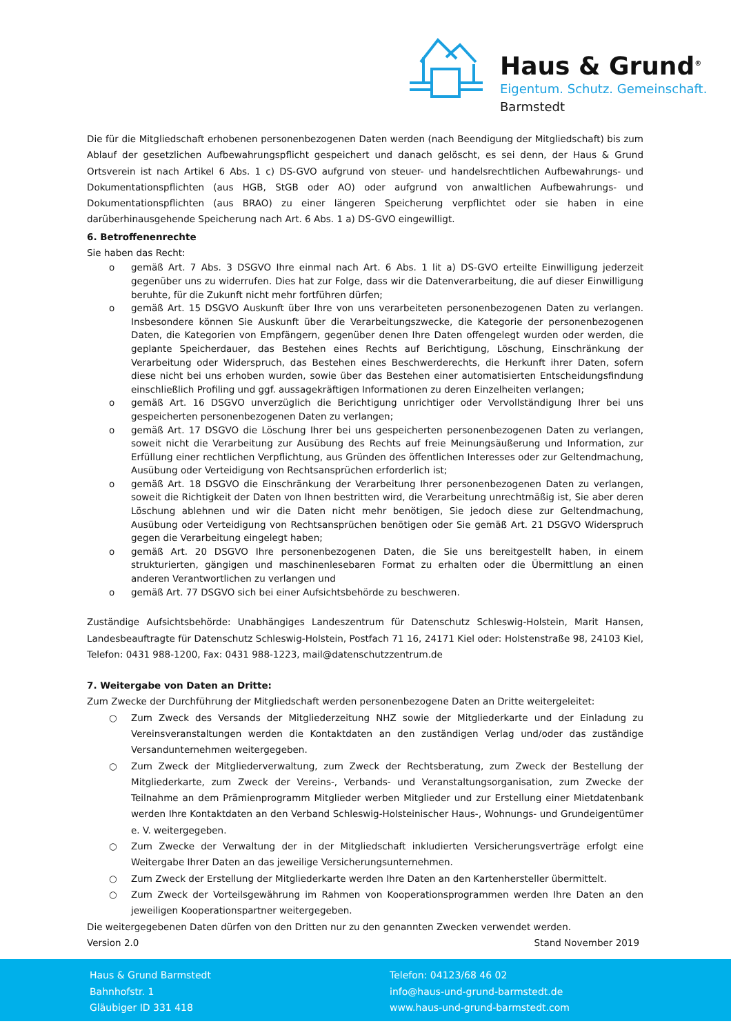Haus & Grund<sup>®</sup>
Eigentum. Schutz. Gemeinschaft.
Barmstedt
Die für die Mitgliedschaft erhobenen personenbezogenen Daten werden (nach Beendigung der Mitgliedschaft) bis zum Ablauf der gesetzlichen Aufbewahrungspflicht gespeichert und danach gelöscht, es sei denn, der Haus & Grund Ortsverein ist nach Artikel 6 Abs. 1 c) DS-GVO aufgrund von steuer- und handelsrechtlichen Aufbewahrungs- und Dokumentationspflichten (aus HGB, StGB oder AO) oder aufgrund von anwaltlichen Aufbewahrungs- und Dokumentationspflichten (aus BRAO) zu einer längeren Speicherung verpflichtet oder sie haben in eine darüberhinausgehende Speicherung nach Art. 6 Abs. 1 a) DS-GVO eingewilligt.
6. Betroffenenrechte
Sie haben das Recht:
o gemäß Art. 7 Abs. 3 DSGVO Ihre einmal nach Art. 6 Abs. 1 lit a) DS-GVO erteilte Einwilligung jederzeit gegenüber uns zu widerrufen. Dies hat zur Folge, dass wir die Datenverarbeitung, die auf dieser Einwilligung beruhte, für die Zukunft nicht mehr fortführen dürfen;
o gemäß Art. 15 DSGVO Auskunft über Ihre von uns verarbeiteten personenbezogenen Daten zu verlangen. Insbesondere können Sie Auskunft über die Verarbeitungszwecke, die Kategorie der personenbezogenen Daten, die Kategorien von Empfängern, gegenüber denen Ihre Daten offengelegt wurden oder werden, die geplante Speicherdauer, das Bestehen eines Rechts auf Berichtigung, Löschung, Einschränkung der Verarbeitung oder Widerspruch, das Bestehen eines Beschwerderechts, die Herkunft ihrer Daten, sofern diese nicht bei uns erhoben wurden, sowie über das Bestehen einer automatisierten Entscheidungsfindung einschließlich Profiling und ggf. aussagekräftigen Informationen zu deren Einzelheiten verlangen;
o gemäß Art. 16 DSGVO unverzüglich die Berichtigung unrichtiger oder Vervollständigung Ihrer bei uns gespeicherten personenbezogenen Daten zu verlangen;
o gemäß Art. 17 DSGVO die Löschung Ihrer bei uns gespeicherten personenbezogenen Daten zu verlangen, soweit nicht die Verarbeitung zur Ausübung des Rechts auf freie Meinungsäußerung und Information, zur Erfüllung einer rechtlichen Verpflichtung, aus Gründen des öffentlichen Interesses oder zur Geltendmachung, Ausübung oder Verteidigung von Rechtsansprüchen erforderlich ist;
o gemäß Art. 18 DSGVO die Einschränkung der Verarbeitung Ihrer personenbezogenen Daten zu verlangen, soweit die Richtigkeit der Daten von Ihnen bestritten wird, die Verarbeitung unrechtmäßig ist, Sie aber deren Löschung ablehnen und wir die Daten nicht mehr benötigen, Sie jedoch diese zur Geltendmachung, Ausübung oder Verteidigung von Rechtsansprüchen benötigen oder Sie gemäß Art. 21 DSGVO Widerspruch gegen die Verarbeitung eingelegt haben;
o gemäß Art. 20 DSGVO Ihre personenbezogenen Daten, die Sie uns bereitgestellt haben, in einem strukturierten, gängigen und maschinenlesebaren Format zu erhalten oder die Übermittlung an einen anderen Verantwortlichen zu verlangen und
o gemäß Art. 77 DSGVO sich bei einer Aufsichtsbehörde zu beschweren.
Zuständige Aufsichtsbehörde: Unabhängiges Landeszentrum für Datenschutz Schleswig-Holstein, Marit Hansen, Landesbeauftragte für Datenschutz Schleswig-Holstein, Postfach 71 16, 24171 Kiel oder: Holstenstraße 98, 24103 Kiel, Telefon: 0431 988-1200, Fax: 0431 988-1223, mail@datenschutzzentrum.de
7. Weitergabe von Daten an Dritte:
Zum Zwecke der Durchführung der Mitgliedschaft werden personenbezogene Daten an Dritte weitergeleitet:
○ Zum Zweck des Versands der Mitgliederzeitung NHZ sowie der Mitgliederkarte und der Einladung zu Vereinsveranstaltungen werden die Kontaktdaten an den zuständigen Verlag und/oder das zuständige Versandunternehmen weitergegeben.
○ Zum Zweck der Mitgliederverwaltung, zum Zweck der Rechtsberatung, zum Zweck der Bestellung der Mitgliederkarte, zum Zweck der Vereins-, Verbands- und Veranstaltungsorganisation, zum Zwecke der Teilnahme an dem Prämienprogramm Mitglieder werben Mitglieder und zur Erstellung einer Mietdatenbank werden Ihre Kontaktdaten an den Verband Schleswig-Holsteinischer Haus-, Wohnungs- und Grundeigentümer e. V. weitergegeben.
○ Zum Zwecke der Verwaltung der in der Mitgliedschaft inkludierten Versicherungsverträge erfolgt eine Weitergabe Ihrer Daten an das jeweilige Versicherungsunternehmen.
○ Zum Zweck der Erstellung der Mitgliederkarte werden Ihre Daten an den Kartenhersteller übermittelt.
○ Zum Zweck der Vorteilsgewährung im Rahmen von Kooperationsprogrammen werden Ihre Daten an den jeweiligen Kooperationspartner weitergegeben.
Die weitergegebenen Daten dürfen von den Dritten nur zu den genannten Zwecken verwendet werden.
Version 2.0 Stand November 2019
Haus & Grund Barmstedt
Bahnhofstr. 1
Gläubiger ID 331 418
Telefon: 04123/68 46 02
info@haus-und-grund-barmstedt.de
www.haus-und-grund-barmstedt.com